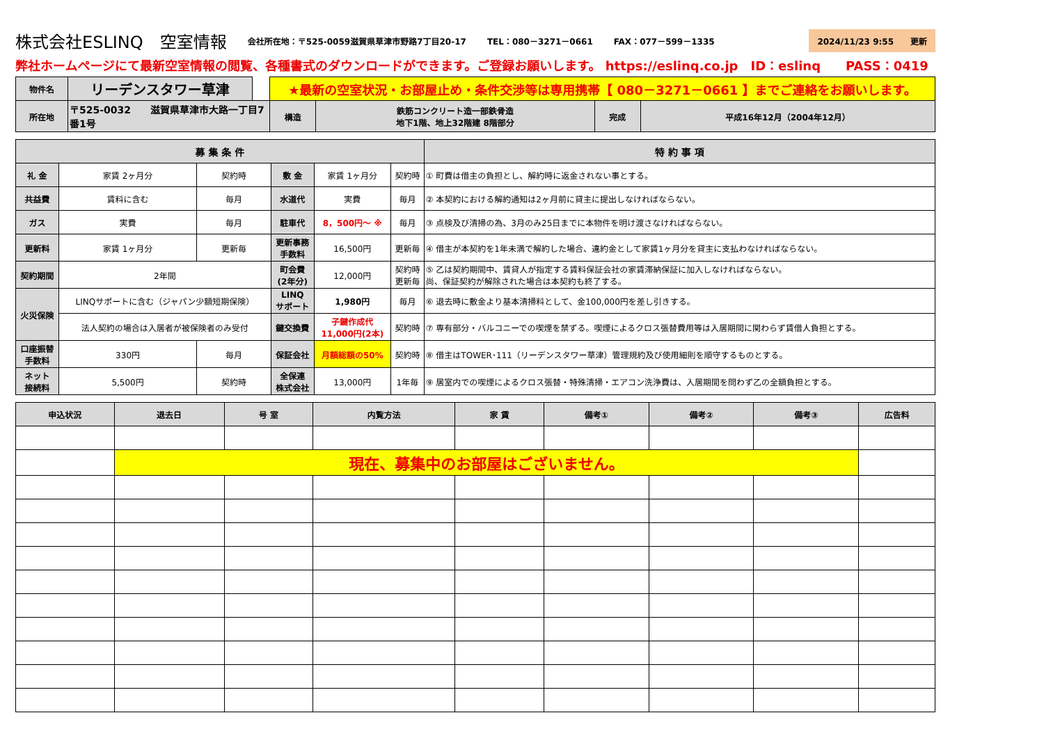株式会社ESLINQ　空室情報 会社所在地：〒525-0059滋賀県草津市野路7丁目20-17 TEL：080－3271－0661 FAX：077－599－1335 2024/11/23 9:55　　更新
弊社ホームページにて最新空室情報の閲覧、各種書式のダウンロードができます。ご登録お願いします。 https://eslinq.co.jp　ID：eslinq　　PASS：0419
| 物件名 | リーデンスタワー草津 | | ★最新の空室状況・お部屋止め・条件交渉等は専用携帯【 080－3271－0661 】までご連絡をお願いします。 | | | |
| 所在地 | 〒525-0032 滋賀県草津市大路一丁目7番1号 | | 構造 | 鉄筋コンクリート造一部鉄骨造 地下1階、地上32階建 8階部分 | 完成 | 平成16年12月（2004年12月） |
| 募 集 条 件 | | | | | | 特 約 事 項 |
| --- | --- | --- | --- | --- | --- | --- |
| 礼 金 | 家賃 2ヶ月分 | 契約時 | 敷 金 | 家賃 1ヶ月分 | 契約時 | ① 町費は借主の負担とし、解約時に返金されない事とする。 |
| 共益費 | 賃料に含む | 毎月 | 水道代 | 実費 | 毎月 | ② 本契約における解約通知は2ヶ月前に貸主に提出しなければならない。 |
| ガス | 実費 | 毎月 | 駐車代 | 8，500円～ ※ | 毎月 | ③ 点検及び清掃の為、3月のみ25日までに本物件を明け渡さなければならない。 |
| 更新料 | 家賃 1ヶ月分 | 更新毎 | 更新事務 手数料 | 16,500円 | 更新毎 | ④ 借主が本契約を1年未満で解約した場合、違約金として家賃1ヶ月分を貸主に支払わなければならない。 |
| 契約期間 | 2年間 | | 町会費 (2年分) | 12,000円 | 契約時 更新毎 | ⑤ 乙は契約期間中、賃貸人が指定する賃料保証会社の家賃滞納保証に加入しなければならない。 尚、保証契約が解除された場合は本契約も終了する。 |
| 火災保険 | LINQサポートに含む（ジャパン少額短期保険） | | LINQ サポート | 1,980円 | 毎月 | ⑥ 退去時に敷金より基本清掃料として、金100,000円を差し引きする。 |
| | 法人契約の場合は入居者が被保険者のみ受付 | | 鍵交換費 | 子鍵作成代 11,000円(2本) | 契約時 | ⑦ 専有部分・バルコニーでの喫煙を禁ずる。喫煙によるクロス張替費用等は入居期間に関わらず賃借人負担とする。 |
| 口座振替 手数料 | 330円 | 毎月 | 保証会社 | 月額総額の50% | 契約時 | ⑧ 借主はTOWER･111（リーデンスタワー草津）管理規約及び使用細則を順守するものとする。 |
| ネット 接続料 | 5,500円 | 契約時 | 全保連 株式会社 | 13,000円 | 1年毎 | ⑨ 居室内での喫煙によるクロス張替・特殊清掃・エアコン洗浄費は、入居期間を問わず乙の全額負担とする。 |
| 申込状況 | 退去日 | 号 室 | 内覧方法 | 家 賃 | 備考① | 備考② | 備考③ | 広告料 |
| --- | --- | --- | --- | --- | --- | --- | --- | --- |
| | 現在、募集中のお部屋はございません。 | | | | | | | |